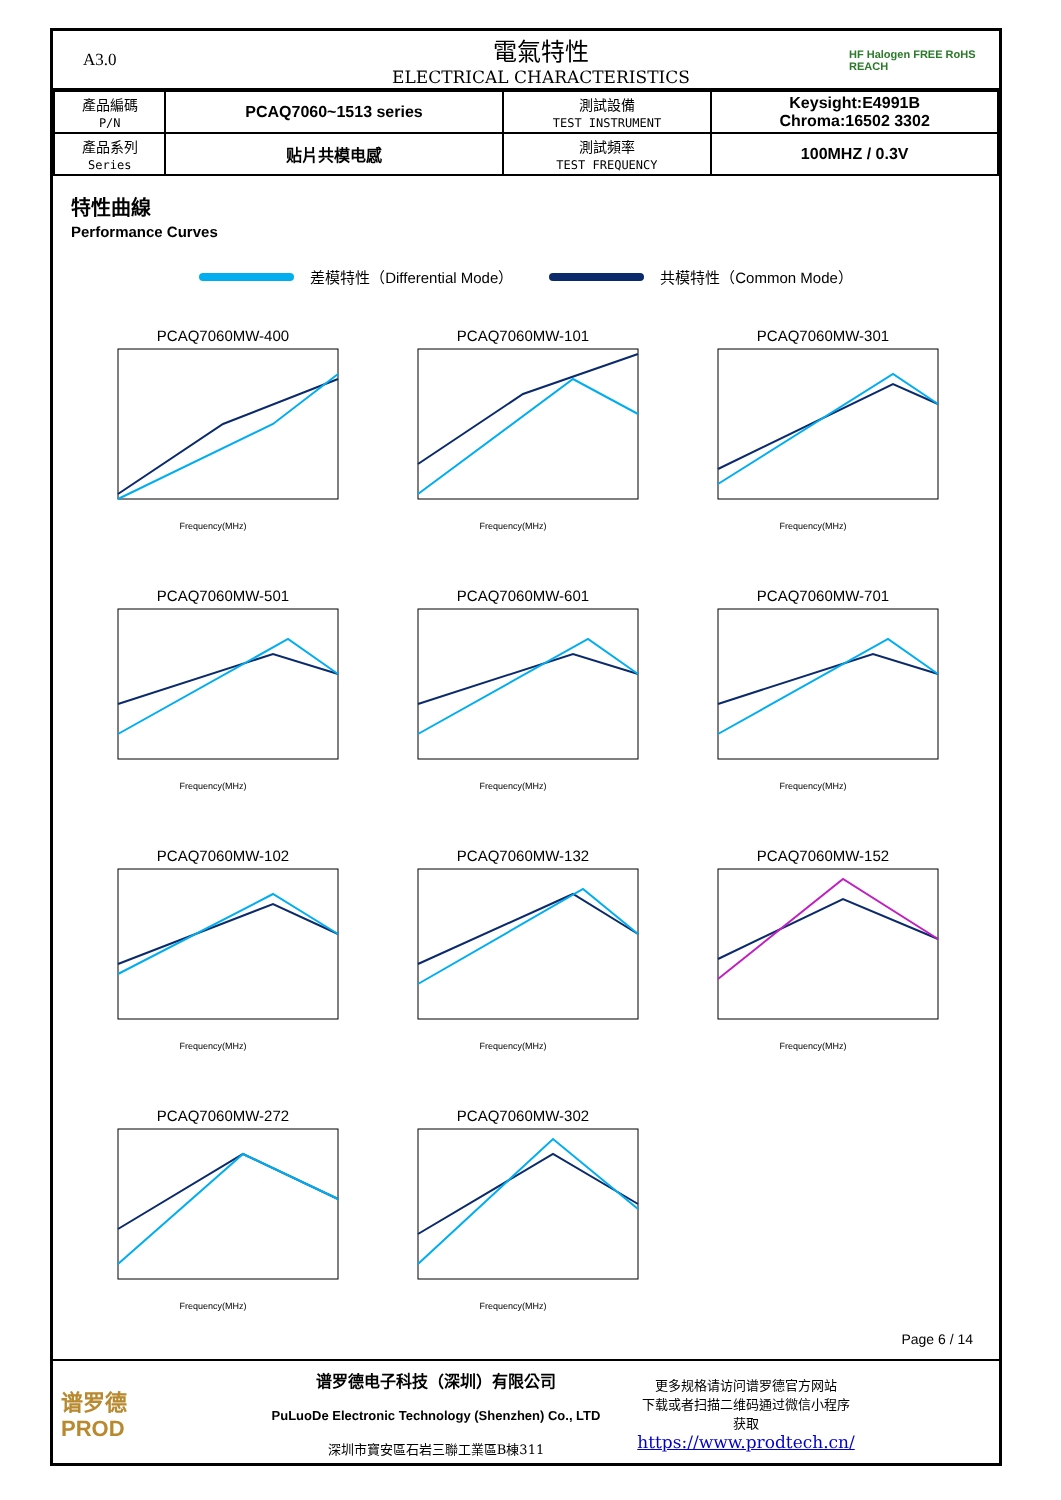A3.0
電氣特性
ELECTRICAL CHARACTERISTICS
HF Halogen FREE RoHS REACH
| 產品編碼 P/N | PCAQ7060~1513 series | 測試設備 TEST INSTRUMENT | Keysight:E4991B Chroma:16502 3302 |
| 產品系列 Series | 贴片共模电感 | 測試頻率 TEST FREQUENCY | 100MHZ / 0.3V |
特性曲線
Performance Curves
差模特性（Differential Mode） 共模特性（Common Mode）
PCAQ7060MW-400
Frequency(MHz)
PCAQ7060MW-101
Frequency(MHz)
PCAQ7060MW-301
Frequency(MHz)
PCAQ7060MW-501
Frequency(MHz)
PCAQ7060MW-601
Frequency(MHz)
PCAQ7060MW-701
Frequency(MHz)
PCAQ7060MW-102
Frequency(MHz)
PCAQ7060MW-132
Frequency(MHz)
PCAQ7060MW-152
Frequency(MHz)
PCAQ7060MW-272
Frequency(MHz)
PCAQ7060MW-302
Frequency(MHz)
Page 6 / 14
谱罗德
PROD
谱罗德电子科技（深圳）有限公司
PuLuoDe Electronic Technology (Shenzhen) Co., LTD
深圳市寶安區石岩三聯工業區B棟311
更多规格请访问谱罗德官方网站
下载或者扫描二维码通过微信小程序
获取
https://www.prodtech.cn/